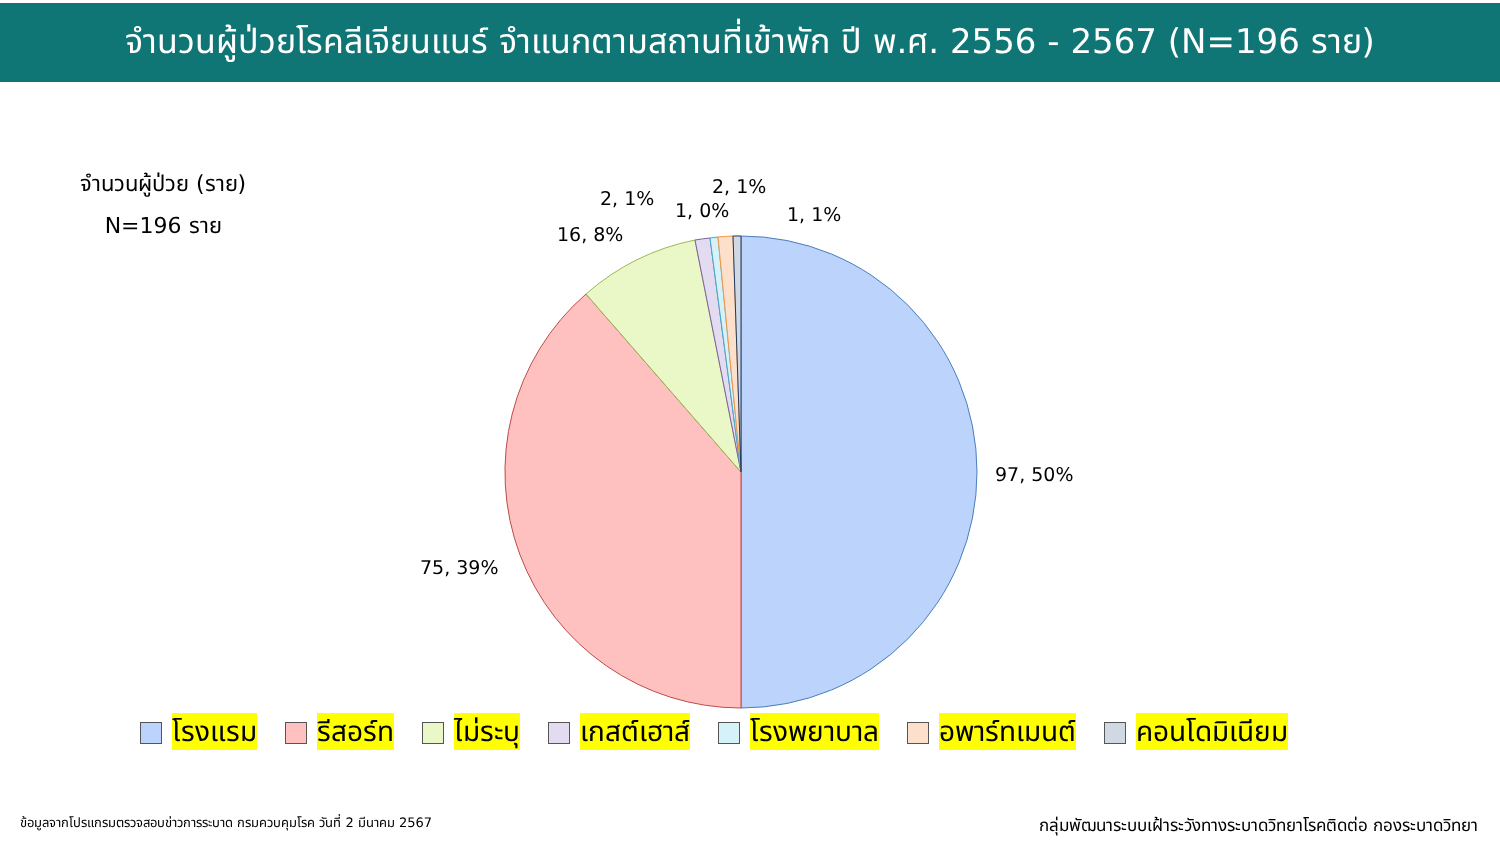จำนวนผู้ป่วยโรคลีเจียนแนร์ จำแนกตามสถานที่เข้าพัก ปี พ.ศ. 2556 - 2567 (N=196 ราย)
จำนวนผู้ป่วย (ราย)
N=196 ราย
97, 50%
75, 39%
16, 8%
2, 1%
1, 0%
2, 1%
1, 1%
โรงแรม รีสอร์ท ไม่ระบุ เกสต์เฮาส์ โรงพยาบาล อพาร์ทเมนต์ คอนโดมิเนียม
ข้อมูลจากโปรแกรมตรวจสอบข่าวการระบาด กรมควบคุมโรค วันที่ 2 มีนาคม 2567
กลุ่มพัฒนาระบบเฝ้าระวังทางระบาดวิทยาโรคติดต่อ กองระบาดวิทยา